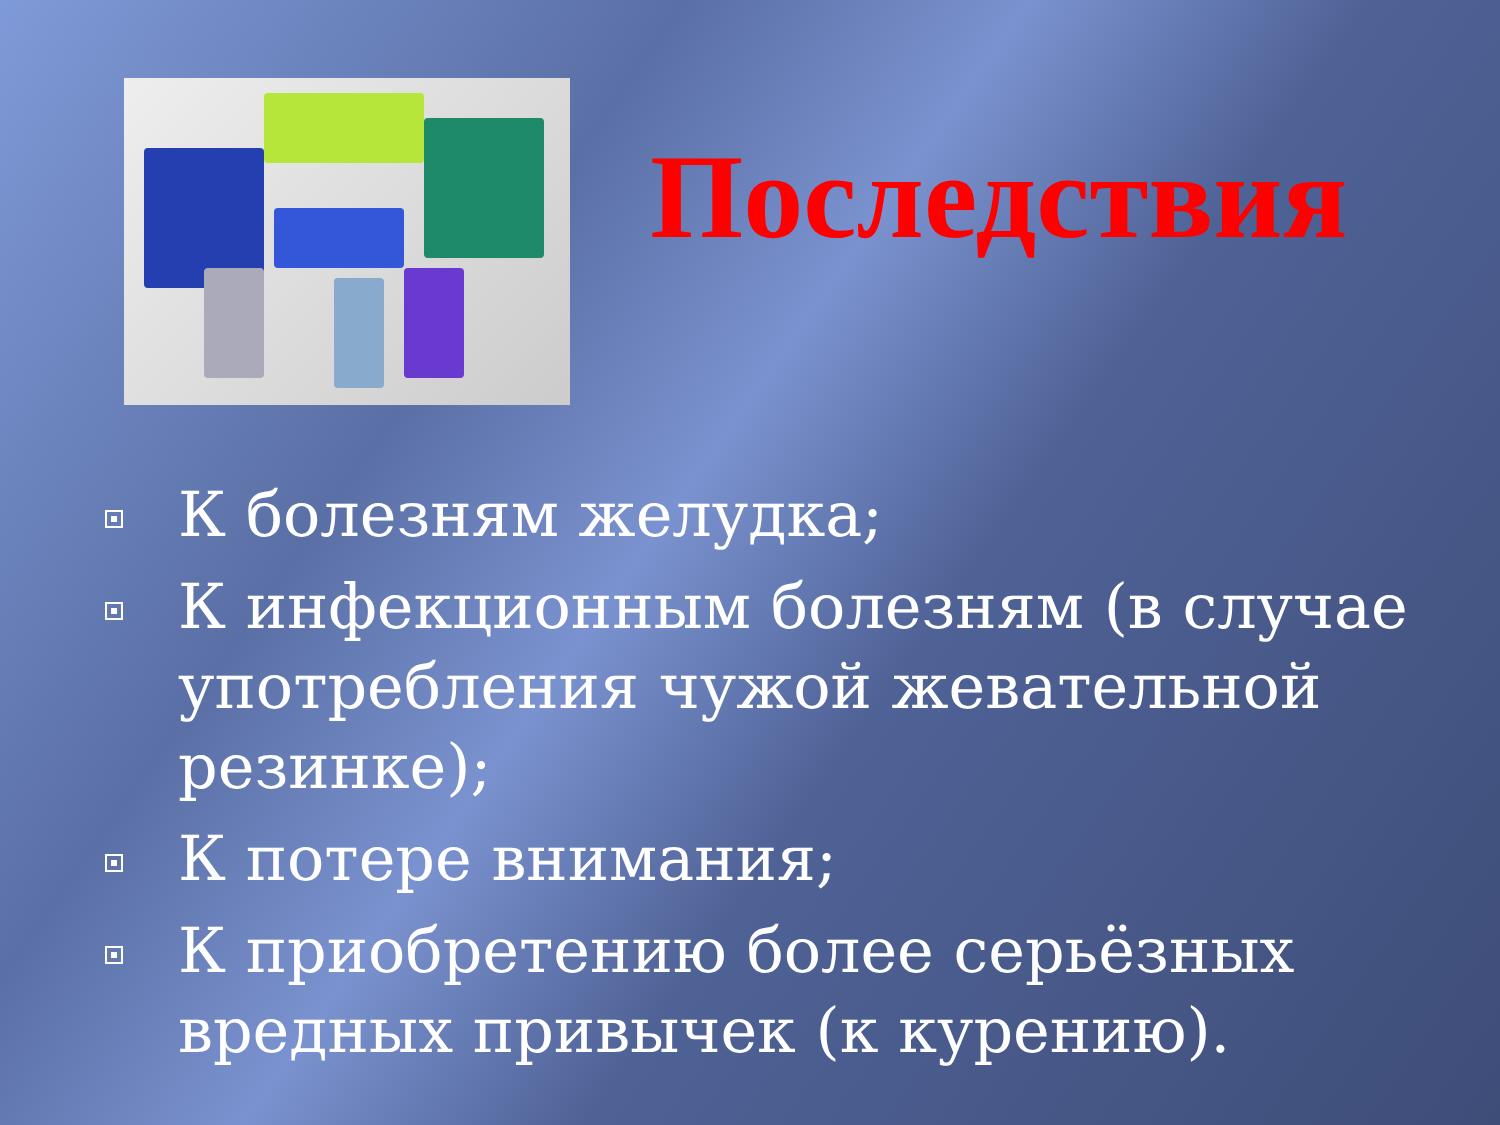Последствия
К болезням желудка;
К инфекционным болезням (в случае употребления чужой жевательной резинке);
К потере внимания;
К приобретению более серьёзных вредных привычек (к курению).